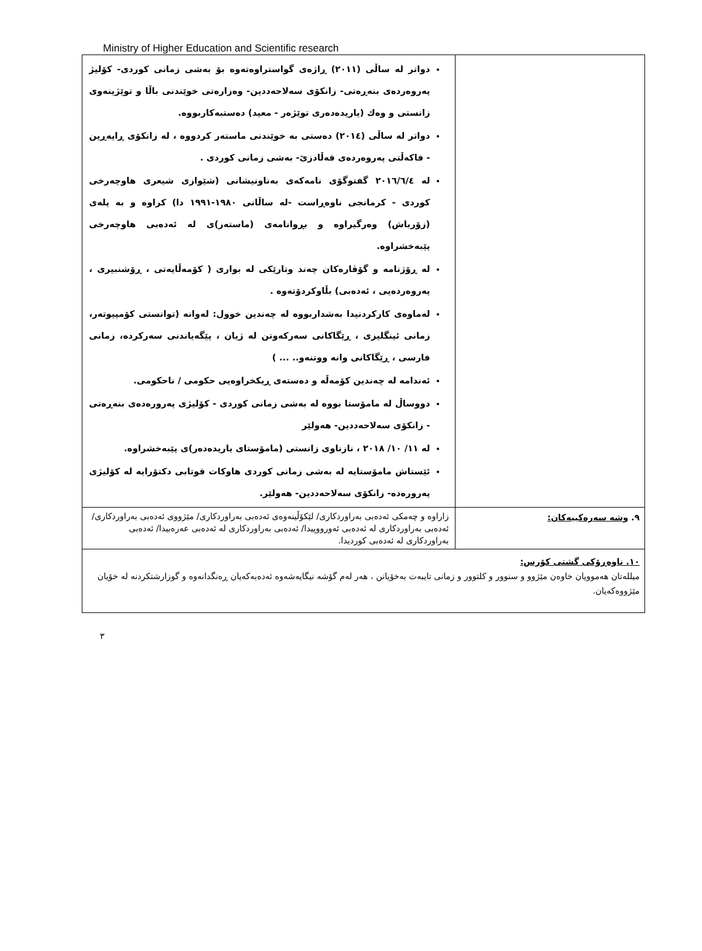Ministry of Higher Education and Scientific research
| | دواتر له ساڵی (٢٠١١) ڕاژەی گواستراوەتەوە بۆ بەشی زمانی کوردی- کۆلیژ پەروەردەی بنەڕەتی- زانکۆی سەلاحەددین- وەزارەتی خوێندنی باڵا و توێژینەوی زانستی و وەك (یاریدەدەری توێژەر - معید) دەستبەکاربووە. دواتر له ساڵی (٢٠١٤) دەستی بە خوێندنی ماستەر کردووە ، لە زانکۆی ڕاپەڕین - فاکەڵتی پەروەردەی قەڵادزێ- بەشی زمانی کوردی . له ٢٠١٦/٦/٤ گفتوگۆی نامەکەی بەناونیشانی (شێوازی شیعری هاوچەرخی کوردی - کرمانجی ناوەڕاست -لە ساڵانی ١٩٨٠-١٩٩١ دا) کراوە و بە پلەی (زۆرباش) وەرگیراوە و بڕوانامەی (ماستەر)ی لە ئەدەبی هاوچەرخی پێبەخشراوە. له ڕۆژنامە و گۆڤارەکان چەند وتارێکی له بواری ( کۆمەڵایەتی ، ڕۆشنبیری ، پەروەردەیی ، ئەدەبی) بڵاوکردۆتەوە . لەماوەی کارکردنیدا بەشداربووە لە چەندین خوول: لەوانە (توانستی کۆمپیوتەر، زمانی ئینگلیزی ، ڕێگاکانی سەرکەوتن لە ژیان ، پێگەیاندنی سەرکردە، زمانی فارسی ، ڕێگاکانی وانه ووتنەو.. ... ) ئەندامە لە چەندین کۆمەڵە و دەستەی ڕیکخراوەیی حکومی / ناحکومی. دووساڵ لە مامۆستا بووە لە بەشی زمانی کوردی - کۆلیژی پەرورەدەی بنەڕەتی - زانکۆی سەلاحەددین- هەولێر له ١١/ ١٠/ ٢٠١٨ ، نازناوی زانستی (مامۆستای یاریدەدەر)ی پێبەخشراوە. ئێستاش مامۆستایە لە بەشی زمانی کوردی هاوکات قوتابی دکتۆرایە لە کۆلیژی پەرورەدە- زانکۆی سەلاحەددین- هەولێر. |
| ٩. وشه سەرەکییەکان: | زاراوە و چەمکی ئەدەبی بەراوردکاری/ لێکۆڵینەوەی ئەدەبی بەراوردکاری/ مێژووی ئەدەبی بەراوردکاری/ ئەدەبی بەراوردکاری لە ئەدەبی ئەورووپیدا/ ئەدەبی بەراوردکاری لە ئەدەبی عەرەبیدا/ ئەدەبی بەراوردکاری لە ئەدەبی کوردیدا. |
| ١٠. ناوەڕۆکی گشتی کۆرس: میللەتان هەموویان خاوەن مێژوو و سنوور و کلتوور و زمانی تایبەت بەخۆیانن ، هەر لەم گۆشە نیگایەشەوە ئەدەبەکەیان ڕەنگدانەوە و گوزارشتکردنە لە خۆیان مێژووەکەیان. | |
٣